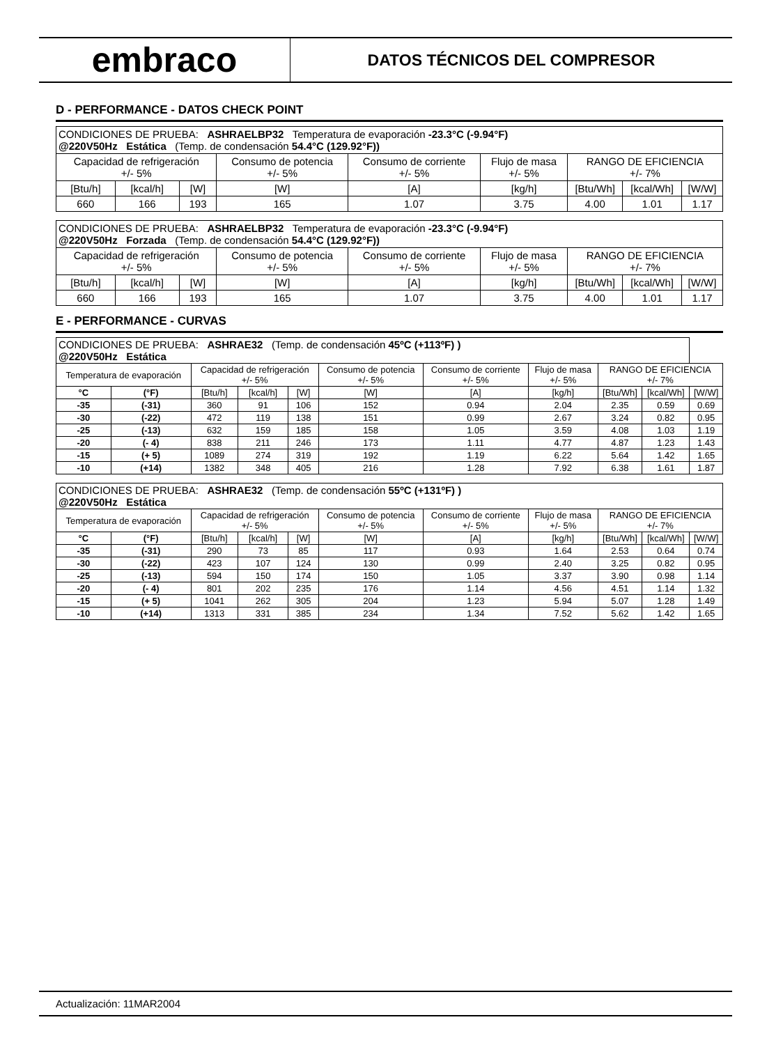embraco
DATOS TÉCNICOS DEL COMPRESOR
D - PERFORMANCE - DATOS CHECK POINT
| CONDICIONES DE PRUEBA: ASHRAELBP32 Temperatura de evaporación -23.3°C (-9.94°F) @220V50Hz Estática (Temp. de condensación 54.4°C (129.92°F)) | | | | | | | | |
| Capacidad de refrigeración +/- 5% | | | Consumo de potencia +/- 5% | Consumo de corriente +/- 5% | Flujo de masa +/- 5% | RANGO DE EFICIENCIA +/- 7% | | |
| [Btu/h] | [kcal/h] | [W] | [W] | [A] | [kg/h] | [Btu/Wh] | [kcal/Wh] | [W/W] |
| 660 | 166 | 193 | 165 | 1.07 | 3.75 | 4.00 | 1.01 | 1.17 |
| CONDICIONES DE PRUEBA: ASHRAELBP32 Temperatura de evaporación -23.3°C (-9.94°F) @220V50Hz Forzada (Temp. de condensación 54.4°C (129.92°F)) | | | | | | | | |
| Capacidad de refrigeración +/- 5% | | | Consumo de potencia +/- 5% | Consumo de corriente +/- 5% | Flujo de masa +/- 5% | RANGO DE EFICIENCIA +/- 7% | | |
| [Btu/h] | [kcal/h] | [W] | [W] | [A] | [kg/h] | [Btu/Wh] | [kcal/Wh] | [W/W] |
| 660 | 166 | 193 | 165 | 1.07 | 3.75 | 4.00 | 1.01 | 1.17 |
E - PERFORMANCE - CURVAS
| CONDICIONES DE PRUEBA: ASHRAE32 (Temp. de condensación 45ºC (+113ºF) ) @220V50Hz Estática | | | | | | | | | | |
| Temperatura de evaporación | | Capacidad de refrigeración +/- 5% | | | Consumo de potencia +/- 5% | Consumo de corriente +/- 5% | Flujo de masa +/- 5% | RANGO DE EFICIENCIA +/- 7% | | |
| °C | (°F) | [Btu/h] | [kcal/h] | [W] | [W] | [A] | [kg/h] | [Btu/Wh] | [kcal/Wh] | [W/W] |
| -35 | (-31) | 360 | 91 | 106 | 152 | 0.94 | 2.04 | 2.35 | 0.59 | 0.69 |
| -30 | (-22) | 472 | 119 | 138 | 151 | 0.99 | 2.67 | 3.24 | 0.82 | 0.95 |
| -25 | (-13) | 632 | 159 | 185 | 158 | 1.05 | 3.59 | 4.08 | 1.03 | 1.19 |
| -20 | (- 4) | 838 | 211 | 246 | 173 | 1.11 | 4.77 | 4.87 | 1.23 | 1.43 |
| -15 | (+ 5) | 1089 | 274 | 319 | 192 | 1.19 | 6.22 | 5.64 | 1.42 | 1.65 |
| -10 | (+14) | 1382 | 348 | 405 | 216 | 1.28 | 7.92 | 6.38 | 1.61 | 1.87 |
| CONDICIONES DE PRUEBA: ASHRAE32 (Temp. de condensación 55ºC (+131ºF) ) @220V50Hz Estática | | | | | | | | | | |
| Temperatura de evaporación | | Capacidad de refrigeración +/- 5% | | | Consumo de potencia +/- 5% | Consumo de corriente +/- 5% | Flujo de masa +/- 5% | RANGO DE EFICIENCIA +/- 7% | | |
| °C | (°F) | [Btu/h] | [kcal/h] | [W] | [W] | [A] | [kg/h] | [Btu/Wh] | [kcal/Wh] | [W/W] |
| -35 | (-31) | 290 | 73 | 85 | 117 | 0.93 | 1.64 | 2.53 | 0.64 | 0.74 |
| -30 | (-22) | 423 | 107 | 124 | 130 | 0.99 | 2.40 | 3.25 | 0.82 | 0.95 |
| -25 | (-13) | 594 | 150 | 174 | 150 | 1.05 | 3.37 | 3.90 | 0.98 | 1.14 |
| -20 | (- 4) | 801 | 202 | 235 | 176 | 1.14 | 4.56 | 4.51 | 1.14 | 1.32 |
| -15 | (+ 5) | 1041 | 262 | 305 | 204 | 1.23 | 5.94 | 5.07 | 1.28 | 1.49 |
| -10 | (+14) | 1313 | 331 | 385 | 234 | 1.34 | 7.52 | 5.62 | 1.42 | 1.65 |
Actualización: 11MAR2004